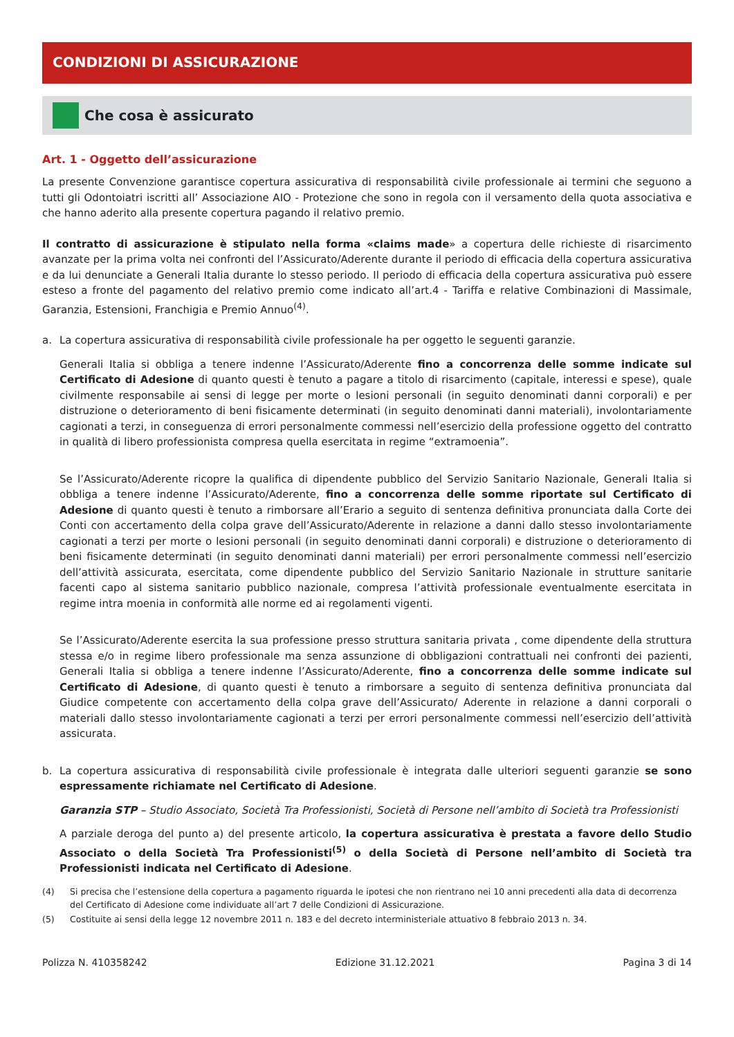CONDIZIONI DI ASSICURAZIONE
Che cosa è assicurato
Art. 1 - Oggetto dell’assicurazione
La presente Convenzione garantisce copertura assicurativa di responsabilità civile professionale ai termini che seguono a tutti gli Odontoiatri iscritti all’ Associazione AIO - Protezione che sono in regola con il versamento della quota associativa e che hanno aderito alla presente copertura pagando il relativo premio.
Il contratto di assicurazione è stipulato nella forma «claims made» a copertura delle richieste di risarcimento avanzate per la prima volta nei confronti del l’Assicurato/Aderente durante il periodo di efficacia della copertura assicurativa e da lui denunciate a Generali Italia durante lo stesso periodo. Il periodo di efficacia della copertura assicurativa può essere esteso a fronte del pagamento del relativo premio come indicato all’art.4 - Tariffa e relative Combinazioni di Massimale, Garanzia, Estensioni, Franchigia e Premio Annuo<sup>(4)</sup>.
a. La copertura assicurativa di responsabilità civile professionale ha per oggetto le seguenti garanzie.
Generali Italia si obbliga a tenere indenne l’Assicurato/Aderente fino a concorrenza delle somme indicate sul Certificato di Adesione di quanto questi è tenuto a pagare a titolo di risarcimento (capitale, interessi e spese), quale civilmente responsabile ai sensi di legge per morte o lesioni personali (in seguito denominati danni corporali) e per distruzione o deterioramento di beni fisicamente determinati (in seguito denominati danni materiali), involontariamente cagionati a terzi, in conseguenza di errori personalmente commessi nell’esercizio della professione oggetto del contratto in qualità di libero professionista compresa quella esercitata in regime “extramoenia”.
Se l’Assicurato/Aderente ricopre la qualifica di dipendente pubblico del Servizio Sanitario Nazionale, Generali Italia si obbliga a tenere indenne l’Assicurato/Aderente, fino a concorrenza delle somme riportate sul Certificato di Adesione di quanto questi è tenuto a rimborsare all’Erario a seguito di sentenza definitiva pronunciata dalla Corte dei Conti con accertamento della colpa grave dell’Assicurato/Aderente in relazione a danni dallo stesso involontariamente cagionati a terzi per morte o lesioni personali (in seguito denominati danni corporali) e distruzione o deterioramento di beni fisicamente determinati (in seguito denominati danni materiali) per errori personalmente commessi nell’esercizio dell’attività assicurata, esercitata, come dipendente pubblico del Servizio Sanitario Nazionale in strutture sanitarie facenti capo al sistema sanitario pubblico nazionale, compresa l’attività professionale eventualmente esercitata in regime intra moenia in conformità alle norme ed ai regolamenti vigenti.
Se l’Assicurato/Aderente esercita la sua professione presso struttura sanitaria privata , come dipendente della struttura stessa e/o in regime libero professionale ma senza assunzione di obbligazioni contrattuali nei confronti dei pazienti, Generali Italia si obbliga a tenere indenne l’Assicurato/Aderente, fino a concorrenza delle somme indicate sul Certificato di Adesione, di quanto questi è tenuto a rimborsare a seguito di sentenza definitiva pronunciata dal Giudice competente con accertamento della colpa grave dell’Assicurato/ Aderente in relazione a danni corporali o materiali dallo stesso involontariamente cagionati a terzi per errori personalmente commessi nell’esercizio dell’attività assicurata.
b. La copertura assicurativa di responsabilità civile professionale è integrata dalle ulteriori seguenti garanzie se sono espressamente richiamate nel Certificato di Adesione.
Garanzia STP – Studio Associato, Società Tra Professionisti, Società di Persone nell’ambito di Società tra Professionisti
A parziale deroga del punto a) del presente articolo, la copertura assicurativa è prestata a favore dello Studio Associato o della Società Tra Professionisti<sup>(5)</sup> o della Società di Persone nell’ambito di Società tra Professionisti indicata nel Certificato di Adesione.
(4) Si precisa che l’estensione della copertura a pagamento riguarda le ipotesi che non rientrano nei 10 anni precedenti alla data di decorrenza del Certificato di Adesione come individuate all’art 7 delle Condizioni di Assicurazione.
(5) Costituite ai sensi della legge 12 novembre 2011 n. 183 e del decreto interministeriale attuativo 8 febbraio 2013 n. 34.
Polizza N. 410358242 Edizione 31.12.2021 Pagina 3 di 14